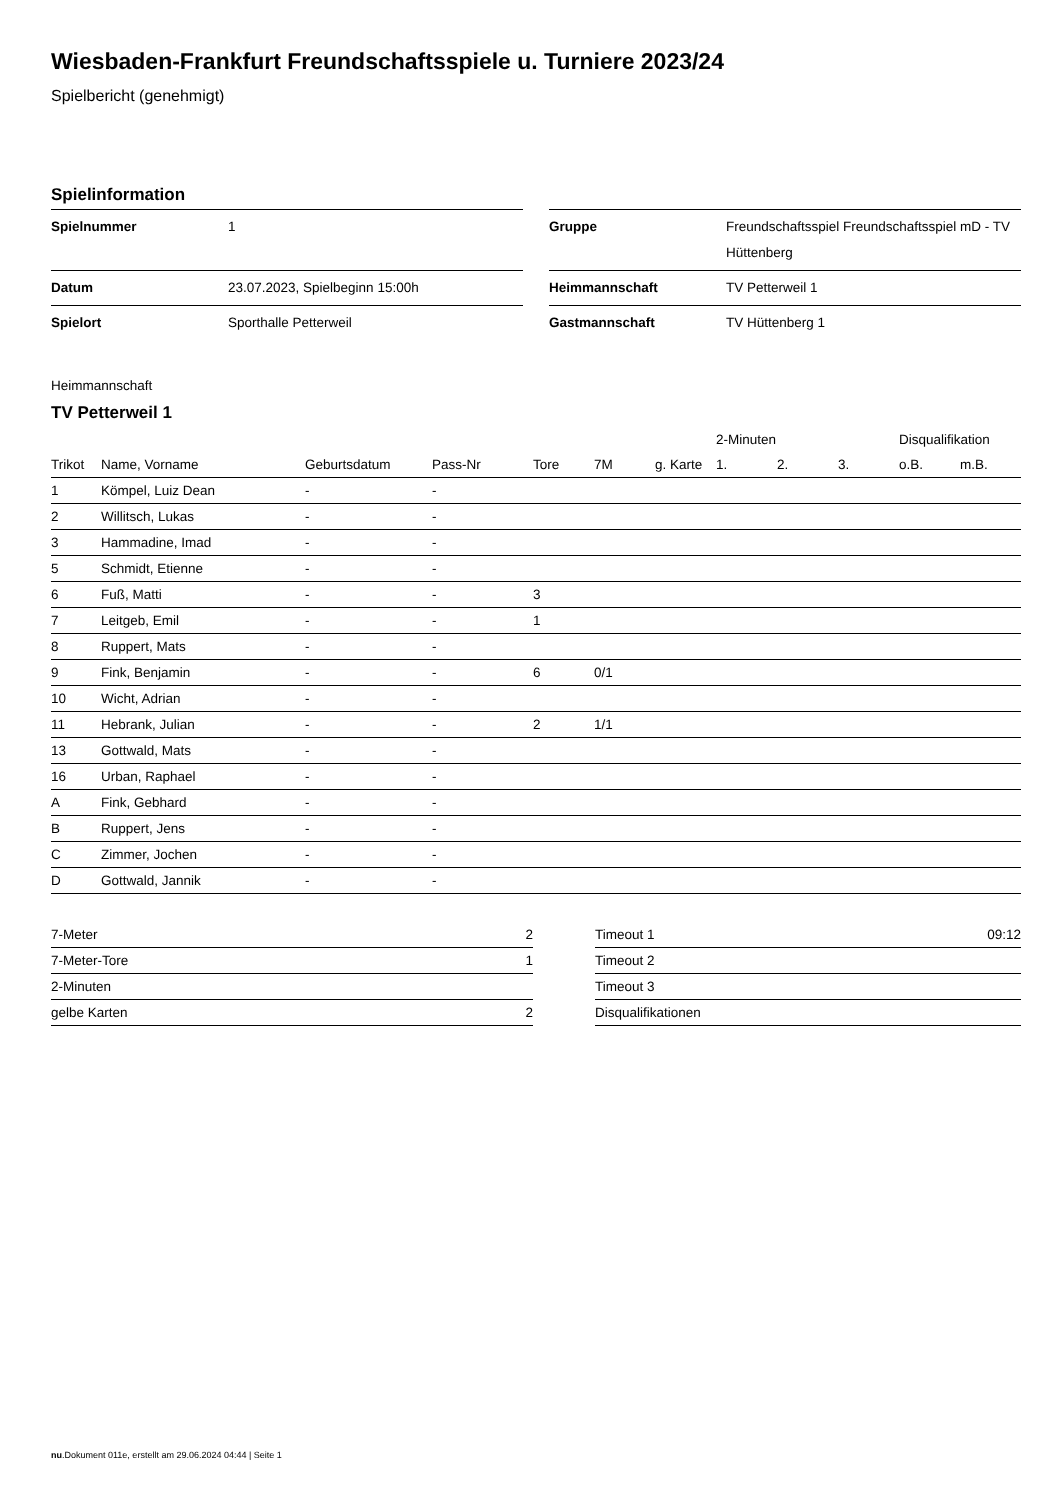Wiesbaden-Frankfurt Freundschaftsspiele u. Turniere 2023/24
Spielbericht (genehmigt)
Spielinformation
| Spielnummer | 1 |
| Datum | 23.07.2023, Spielbeginn 15:00h |
| Spielort | Sporthalle Petterweil |
| Gruppe | Freundschaftsspiel Freundschaftsspiel mD - TV Hüttenberg |
| Heimmannschaft | TV Petterweil 1 |
| Gastmannschaft | TV Hüttenberg 1 |
Heimmannschaft
TV Petterweil 1
| | | | | | | | 2-Minuten | | | Disqualifikation | |
| --- | --- | --- | --- | --- | --- | --- | --- | --- | --- | --- | --- |
| Trikot | Name, Vorname | Geburtsdatum | Pass-Nr | Tore | 7M | g. Karte | 1. | 2. | 3. | o.B. | m.B. |
| 1 | Kömpel, Luiz Dean | - | - | | | | | | | | |
| 2 | Willitsch, Lukas | - | - | | | | | | | | |
| 3 | Hammadine, Imad | - | - | | | | | | | | |
| 5 | Schmidt, Etienne | - | - | | | | | | | | |
| 6 | Fuß, Matti | - | - | 3 | | | | | | | |
| 7 | Leitgeb, Emil | - | - | 1 | | | | | | | |
| 8 | Ruppert, Mats | - | - | | | | | | | | |
| 9 | Fink, Benjamin | - | - | 6 | 0/1 | | | | | | |
| 10 | Wicht, Adrian | - | - | | | | | | | | |
| 11 | Hebrank, Julian | - | - | 2 | 1/1 | | | | | | |
| 13 | Gottwald, Mats | - | - | | | | | | | | |
| 16 | Urban, Raphael | - | - | | | | | | | | |
| A | Fink, Gebhard | - | - | | | | | | | | |
| B | Ruppert, Jens | - | - | | | | | | | | |
| C | Zimmer, Jochen | - | - | | | | | | | | |
| D | Gottwald, Jannik | - | - | | | | | | | | |
| 7-Meter | 2 |
| 7-Meter-Tore | 1 |
| 2-Minuten | |
| gelbe Karten | 2 |
| Timeout 1 | 09:12 |
| Timeout 2 | |
| Timeout 3 | |
| Disqualifikationen | |
nu.Dokument 011e, erstellt am 29.06.2024 04:44 | Seite 1